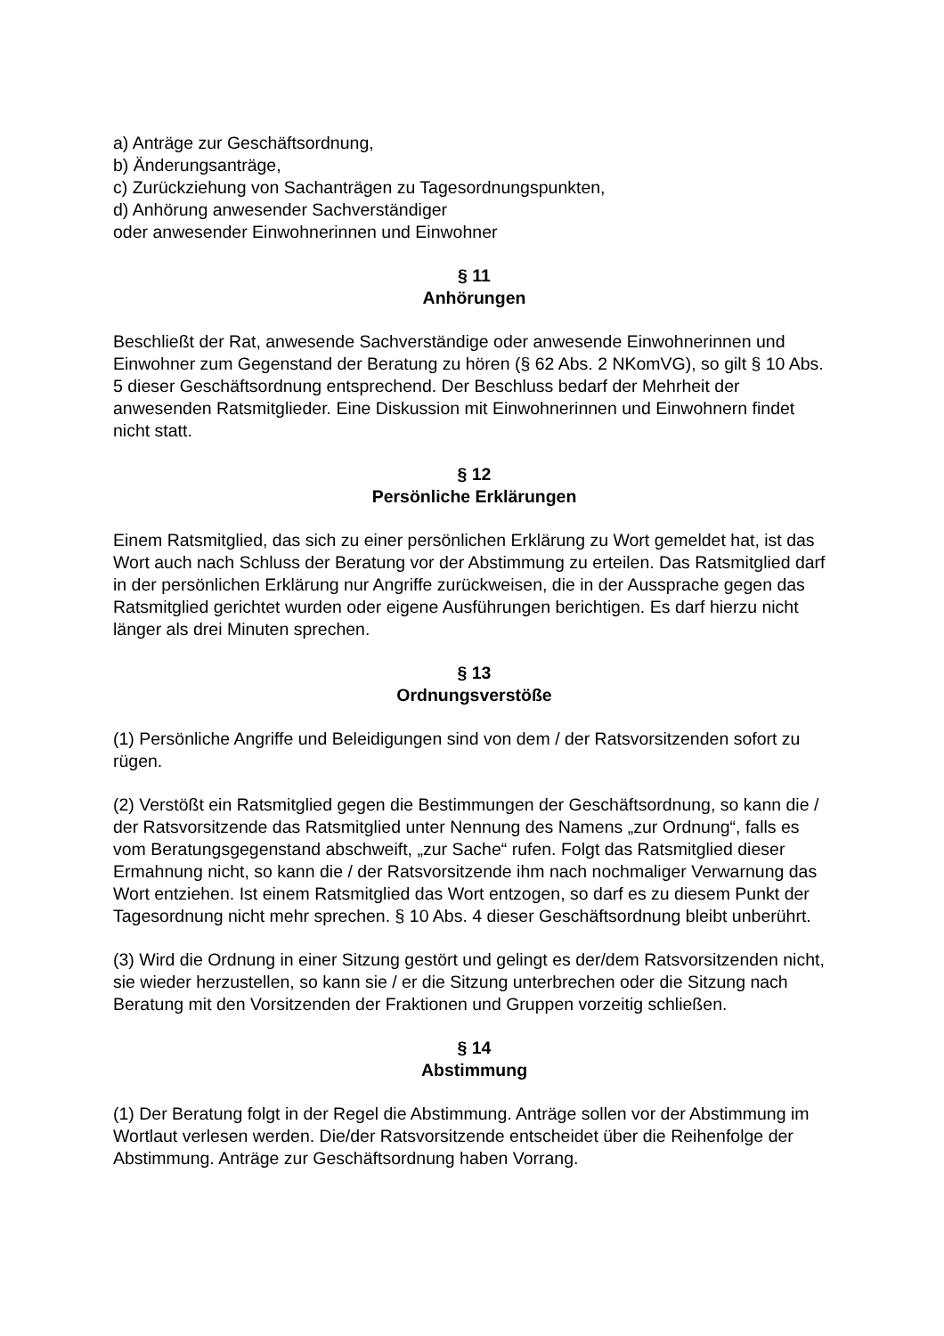a) Anträge zur Geschäftsordnung,
b) Änderungsanträge,
c) Zurückziehung von Sachanträgen zu Tagesordnungspunkten,
d) Anhörung anwesender Sachverständiger
oder anwesender Einwohnerinnen und Einwohner
§ 11
Anhörungen
Beschließt der Rat, anwesende Sachverständige oder anwesende Einwohnerinnen und Einwohner zum Gegenstand der Beratung zu hören (§ 62 Abs. 2 NKomVG), so gilt § 10 Abs. 5 dieser Geschäftsordnung entsprechend. Der Beschluss bedarf der Mehrheit der anwesenden Ratsmitglieder. Eine Diskussion mit Einwohnerinnen und Einwohnern findet nicht statt.
§ 12
Persönliche Erklärungen
Einem Ratsmitglied, das sich zu einer persönlichen Erklärung zu Wort gemeldet hat, ist das Wort auch nach Schluss der Beratung vor der Abstimmung zu erteilen. Das Ratsmitglied darf in der persönlichen Erklärung nur Angriffe zurückweisen, die in der Aussprache gegen das Ratsmitglied gerichtet wurden oder eigene Ausführungen berichtigen. Es darf hierzu nicht länger als drei Minuten sprechen.
§ 13
Ordnungsverstöße
(1) Persönliche Angriffe und Beleidigungen sind von dem / der Ratsvorsitzenden sofort zu rügen.
(2) Verstößt ein Ratsmitglied gegen die Bestimmungen der Geschäftsordnung, so kann die / der Ratsvorsitzende das Ratsmitglied unter Nennung des Namens „zur Ordnung“, falls es vom Beratungsgegenstand abschweift, „zur Sache“ rufen. Folgt das Ratsmitglied dieser Ermahnung nicht, so kann die / der Ratsvorsitzende ihm nach nochmaliger Verwarnung das Wort entziehen. Ist einem Ratsmitglied das Wort entzogen, so darf es zu diesem Punkt der Tagesordnung nicht mehr sprechen. § 10 Abs. 4 dieser Geschäftsordnung bleibt unberührt.
(3) Wird die Ordnung in einer Sitzung gestört und gelingt es der/dem Ratsvorsitzenden nicht, sie wieder herzustellen, so kann sie / er die Sitzung unterbrechen oder die Sitzung nach Beratung mit den Vorsitzenden der Fraktionen und Gruppen vorzeitig schließen.
§ 14
Abstimmung
(1) Der Beratung folgt in der Regel die Abstimmung. Anträge sollen vor der Abstimmung im Wortlaut verlesen werden. Die/der Ratsvorsitzende entscheidet über die Reihenfolge der Abstimmung. Anträge zur Geschäftsordnung haben Vorrang.